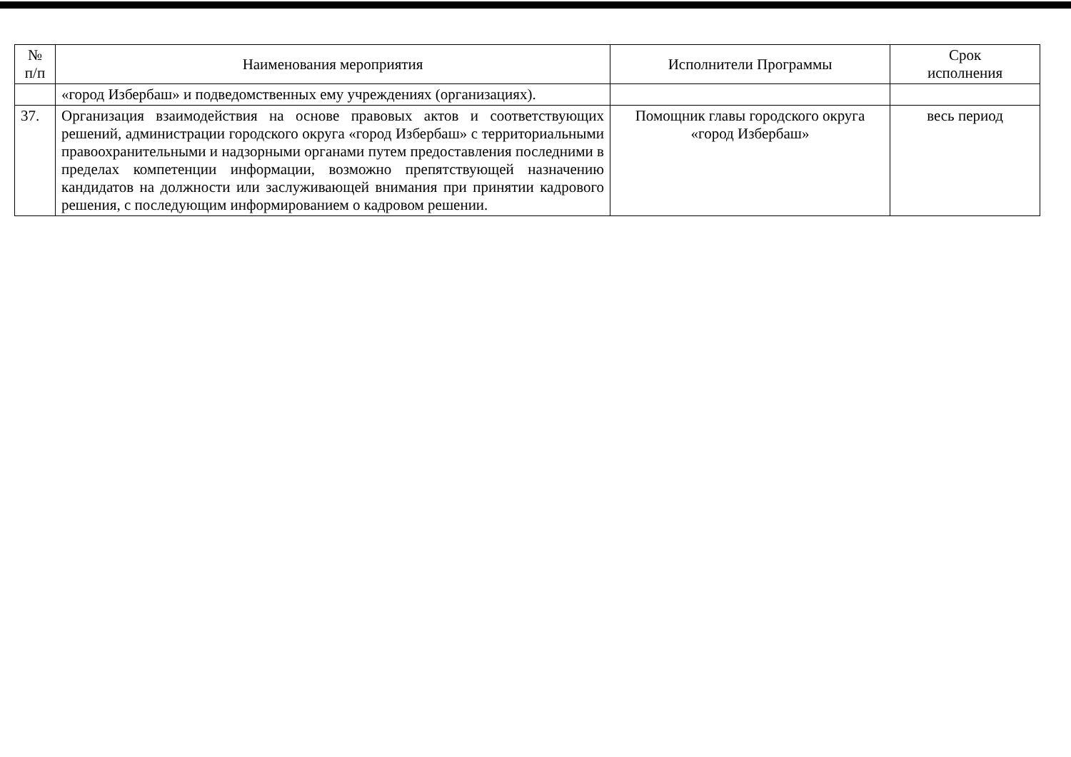| № п/п | Наименования мероприятия | Исполнители Программы | Срок исполнения |
| --- | --- | --- | --- |
| | «город Избербаш» и подведомственных ему учреждениях (организациях). | | |
| 37. | Организация взаимодействия на основе правовых актов и соответствующих решений, администрации городского округа «город Избербаш» с территориальными правоохранительными и надзорными органами путем предоставления последними в пределах компетенции информации, возможно препятствующей назначению кандидатов на должности или заслуживающей внимания при принятии кадрового решения, с последующим информированием о кадровом решении. | Помощник главы городского округа «город Избербаш» | весь период |